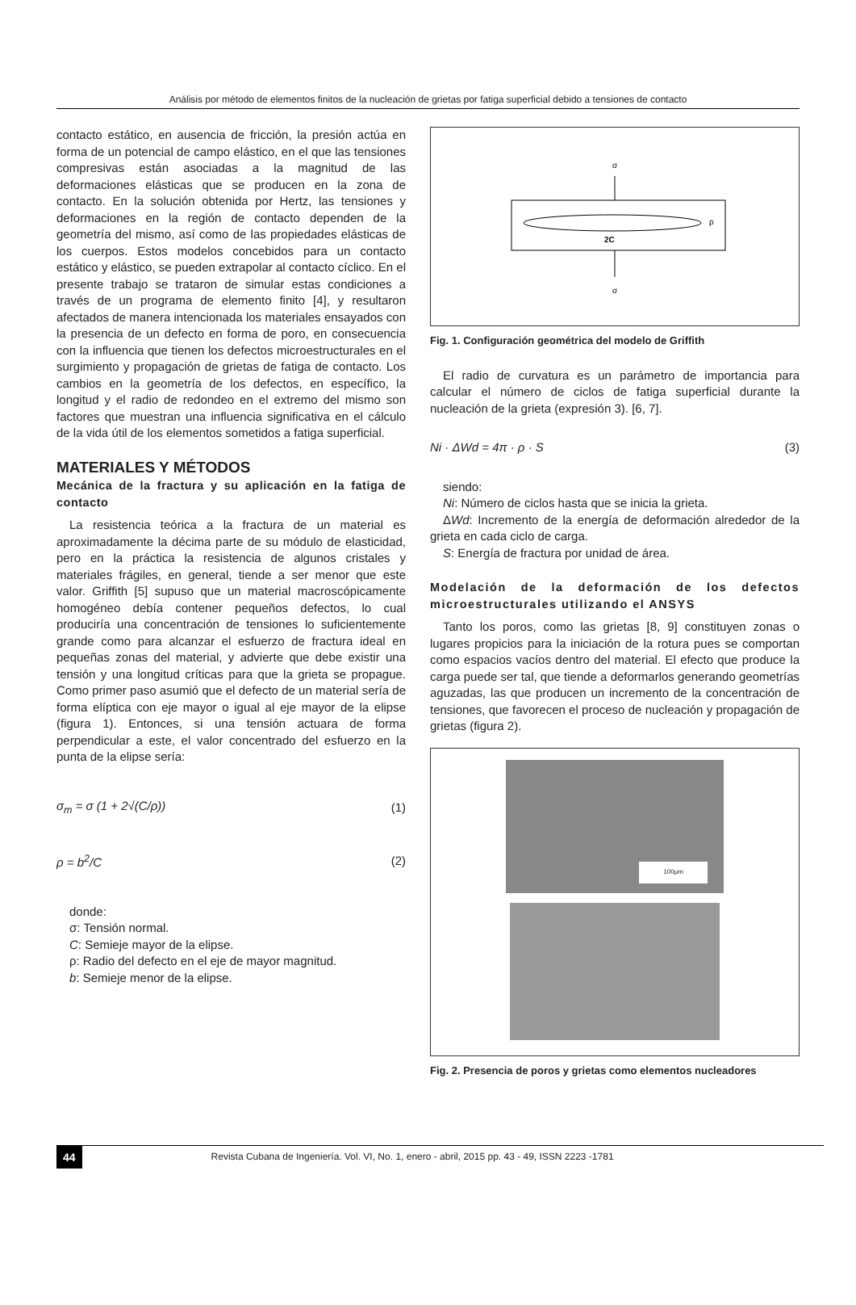Análisis por método de elementos finitos de la nucleación de grietas por fatiga superficial debido a tensiones de contacto
contacto estático, en ausencia de fricción, la presión actúa en forma de un potencial de campo elástico, en el que las tensiones compresivas están asociadas a la magnitud de las deformaciones elásticas que se producen en la zona de contacto. En la solución obtenida por Hertz, las tensiones y deformaciones en la región de contacto dependen de la geometría del mismo, así como de las propiedades elásticas de los cuerpos. Estos modelos concebidos para un contacto estático y elástico, se pueden extrapolar al contacto cíclico. En el presente trabajo se trataron de simular estas condiciones a través de un programa de elemento finito [4], y resultaron afectados de manera intencionada los materiales ensayados con la presencia de un defecto en forma de poro, en consecuencia con la influencia que tienen los defectos microestructurales en el surgimiento y propagación de grietas de fatiga de contacto. Los cambios en la geometría de los defectos, en específico, la longitud y el radio de redondeo en el extremo del mismo son factores que muestran una influencia significativa en el cálculo de la vida útil de los elementos sometidos a fatiga superficial.
MATERIALES Y MÉTODOS
Mecánica de la fractura y su aplicación en la fatiga de contacto
La resistencia teórica a la fractura de un material es aproximadamente la décima parte de su módulo de elasticidad, pero en la práctica la resistencia de algunos cristales y materiales frágiles, en general, tiende a ser menor que este valor. Griffith [5] supuso que un material macroscópicamente homogéneo debía contener pequeños defectos, lo cual produciría una concentración de tensiones lo suficientemente grande como para alcanzar el esfuerzo de fractura ideal en pequeñas zonas del material, y advierte que debe existir una tensión y una longitud críticas para que la grieta se propague. Como primer paso asumió que el defecto de un material sería de forma elíptica con eje mayor o igual al eje mayor de la elipse (figura 1). Entonces, si una tensión actuara de forma perpendicular a este, el valor concentrado del esfuerzo en la punta de la elipse sería:
σ<sub>m</sub> = σ (1 + 2√(C/ρ)) (1)
ρ = b<sup>2</sup>/C (2)
donde:
σ: Tensión normal.
C: Semieje mayor de la elipse.
ρ: Radio del defecto en el eje de mayor magnitud.
b: Semieje menor de la elipse.
σ
ρ
2C
σ
Fig. 1. Configuración geométrica del modelo de Griffith
El radio de curvatura es un parámetro de importancia para calcular el número de ciclos de fatiga superficial durante la nucleación de la grieta (expresión 3). [6, 7].
Ni · ΔWd = 4π · ρ · S (3)
siendo:
Ni: Número de ciclos hasta que se inicia la grieta.
ΔWd: Incremento de la energía de deformación alrededor de la grieta en cada ciclo de carga.
S: Energía de fractura por unidad de área.
Modelación de la deformación de los defectos microestructurales utilizando el ANSYS
Tanto los poros, como las grietas [8, 9] constituyen zonas o lugares propicios para la iniciación de la rotura pues se comportan como espacios vacíos dentro del material. El efecto que produce la carga puede ser tal, que tiende a deformarlos generando geometrías aguzadas, las que producen un incremento de la concentración de tensiones, que favorecen el proceso de nucleación y propagación de grietas (figura 2).
100μm
Fig. 2. Presencia de poros y grietas como elementos nucleadores
44 Revista Cubana de Ingeniería. Vol. VI, No. 1, enero - abril, 2015 pp. 43 - 49, ISSN 2223 -1781